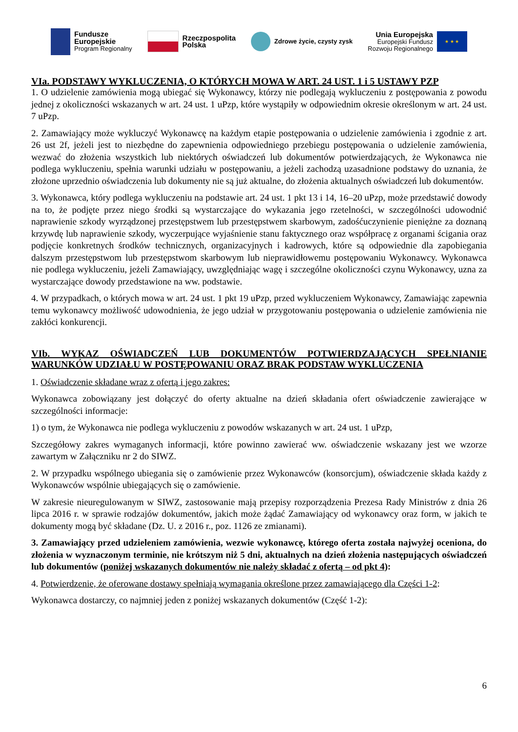Fundusze
Europejskie
Program Regionalny
Rzeczpospolita
Polska
Zdrowe życie, czysty zysk
Unia Europejska
Europejski Fundusz
Rozwoju Regionalnego
★ ★ ★
VIa. PODSTAWY WYKLUCZENIA, O KTÓRYCH MOWA W ART. 24 UST. 1 i 5 USTAWY PZP
1. O udzielenie zamówienia mogą ubiegać się Wykonawcy, którzy nie podlegają wykluczeniu z postępowania z powodu jednej z okoliczności wskazanych w art. 24 ust. 1 uPzp, które wystąpiły w odpowiednim okresie określonym w art. 24 ust. 7 uPzp.
2. Zamawiający może wykluczyć Wykonawcę na każdym etapie postępowania o udzielenie zamówienia i zgodnie z art. 26 ust 2f, jeżeli jest to niezbędne do zapewnienia odpowiedniego przebiegu postępowania o udzielenie zamówienia, wezwać do złożenia wszystkich lub niektórych oświadczeń lub dokumentów potwierdzających, że Wykonawca nie podlega wykluczeniu, spełnia warunki udziału w postępowaniu, a jeżeli zachodzą uzasadnione podstawy do uznania, że złożone uprzednio oświadczenia lub dokumenty nie są już aktualne, do złożenia aktualnych oświadczeń lub dokumentów.
3. Wykonawca, który podlega wykluczeniu na podstawie art. 24 ust. 1 pkt 13 i 14, 16–20 uPzp, może przedstawić dowody na to, że podjęte przez niego środki są wystarczające do wykazania jego rzetelności, w szczególności udowodnić naprawienie szkody wyrządzonej przestępstwem lub przestępstwem skarbowym, zadośćuczynienie pieniężne za doznaną krzywdę lub naprawienie szkody, wyczerpujące wyjaśnienie stanu faktycznego oraz współpracę z organami ścigania oraz podjęcie konkretnych środków technicznych, organizacyjnych i kadrowych, które są odpowiednie dla zapobiegania dalszym przestępstwom lub przestępstwom skarbowym lub nieprawidłowemu postępowaniu Wykonawcy. Wykonawca nie podlega wykluczeniu, jeżeli Zamawiający, uwzględniając wagę i szczególne okoliczności czynu Wykonawcy, uzna za wystarczające dowody przedstawione na ww. podstawie.
4. W przypadkach, o których mowa w art. 24 ust. 1 pkt 19 uPzp, przed wykluczeniem Wykonawcy, Zamawiając zapewnia temu wykonawcy możliwość udowodnienia, że jego udział w przygotowaniu postępowania o udzielenie zamówienia nie zakłóci konkurencji.
VIb. WYKAZ OŚWIADCZEŃ LUB DOKUMENTÓW POTWIERDZAJĄCYCH SPEŁNIANIE WARUNKÓW UDZIAŁU W POSTĘPOWANIU ORAZ BRAK PODSTAW WYKLUCZENIA
1. Oświadczenie składane wraz z ofertą i jego zakres:
Wykonawca zobowiązany jest dołączyć do oferty aktualne na dzień składania ofert oświadczenie zawierające w szczególności informacje:
1) o tym, że Wykonawca nie podlega wykluczeniu z powodów wskazanych w art. 24 ust. 1 uPzp,
Szczegółowy zakres wymaganych informacji, które powinno zawierać ww. oświadczenie wskazany jest we wzorze zawartym w Załączniku nr 2 do SIWZ.
2. W przypadku wspólnego ubiegania się o zamówienie przez Wykonawców (konsorcjum), oświadczenie składa każdy z Wykonawców wspólnie ubiegających się o zamówienie.
W zakresie nieuregulowanym w SIWZ, zastosowanie mają przepisy rozporządzenia Prezesa Rady Ministrów z dnia 26 lipca 2016 r. w sprawie rodzajów dokumentów, jakich może żądać Zamawiający od wykonawcy oraz form, w jakich te dokumenty mogą być składane (Dz. U. z 2016 r., poz. 1126 ze zmianami).
3. Zamawiający przed udzieleniem zamówienia, wezwie wykonawcę, którego oferta została najwyżej oceniona, do złożenia w wyznaczonym terminie, nie krótszym niż 5 dni, aktualnych na dzień złożenia następujących oświadczeń lub dokumentów (poniżej wskazanych dokumentów nie należy składać z ofertą – od pkt 4):
4. Potwierdzenie, że oferowane dostawy spełniają wymagania określone przez zamawiającego dla Części 1-2:
Wykonawca dostarczy, co najmniej jeden z poniżej wskazanych dokumentów (Część 1-2):
6